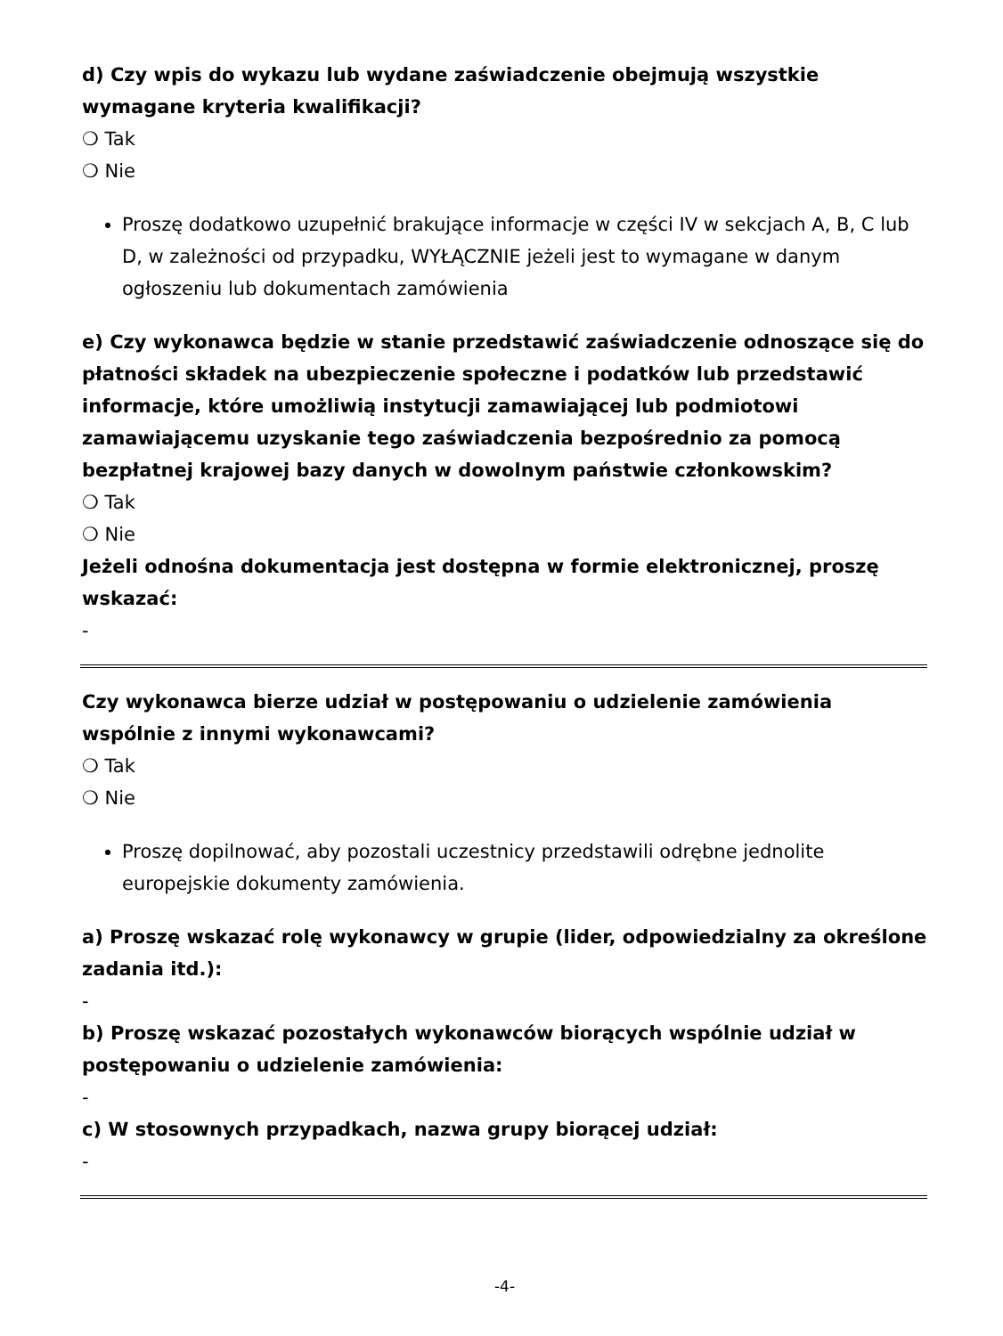d) Czy wpis do wykazu lub wydane zaświadczenie obejmują wszystkie wymagane kryteria kwalifikacji?
❍ Tak
❍ Nie
Proszę dodatkowo uzupełnić brakujące informacje w części IV w sekcjach A, B, C lub D, w zależności od przypadku, WYŁĄCZNIE jeżeli jest to wymagane w danym ogłoszeniu lub dokumentach zamówienia
e) Czy wykonawca będzie w stanie przedstawić zaświadczenie odnoszące się do płatności składek na ubezpieczenie społeczne i podatków lub przedstawić informacje, które umożliwią instytucji zamawiającej lub podmiotowi zamawiającemu uzyskanie tego zaświadczenia bezpośrednio za pomocą bezpłatnej krajowej bazy danych w dowolnym państwie członkowskim?
❍ Tak
❍ Nie
Jeżeli odnośna dokumentacja jest dostępna w formie elektronicznej, proszę wskazać:
-
Czy wykonawca bierze udział w postępowaniu o udzielenie zamówienia wspólnie z innymi wykonawcami?
❍ Tak
❍ Nie
Proszę dopilnować, aby pozostali uczestnicy przedstawili odrębne jednolite europejskie dokumenty zamówienia.
a) Proszę wskazać rolę wykonawcy w grupie (lider, odpowiedzialny za określone zadania itd.):
-
b) Proszę wskazać pozostałych wykonawców biorących wspólnie udział w postępowaniu o udzielenie zamówienia:
-
c) W stosownych przypadkach, nazwa grupy biorącej udział:
-
-4-